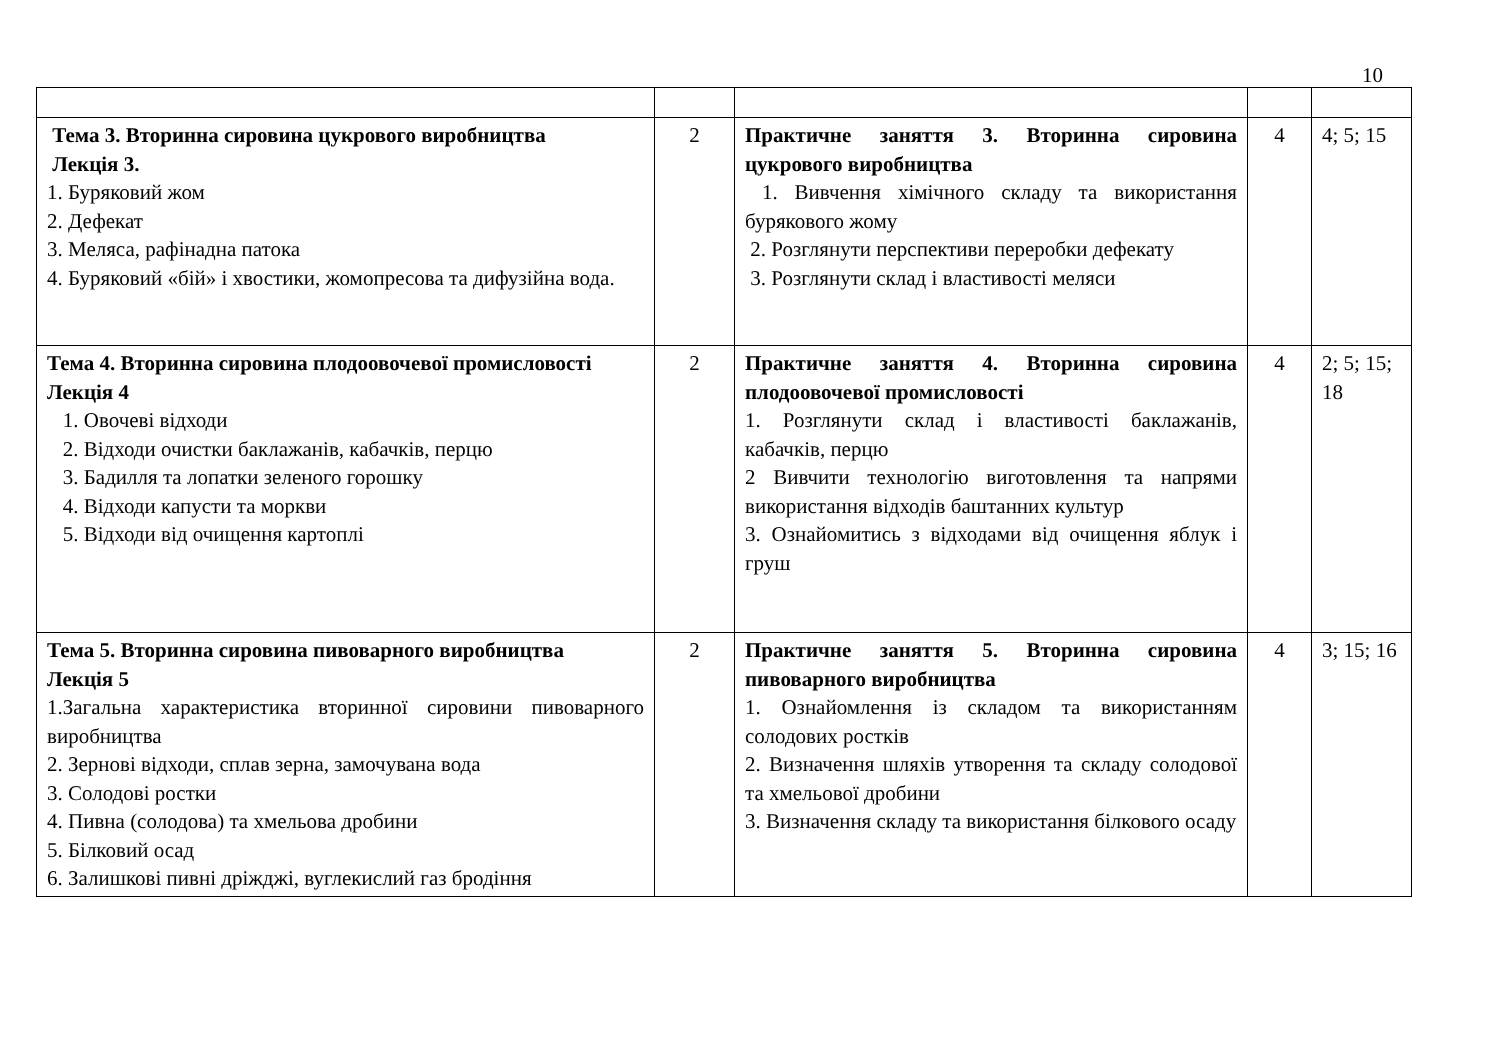10
| Тема 3. Вторинна сировина цукрового виробництва Лекція 3. 1. Буряковий жом 2. Дефекат 3. Меляса, рафінадна патока 4. Буряковий «бій» і хвостики, жомопресова та дифузійна вода. | 2 | Практичне заняття 3. Вторинна сировина цукрового виробництва 1. Вивчення хімічного складу та використання бурякового жому 2. Розглянути перспективи переробки дефекату 3. Розглянути склад і властивості меляси | 4 | 4; 5; 15 |
| Тема 4. Вторинна сировина плодоовочевої промисловості Лекція 4 1. Овочеві відходи 2. Відходи очистки баклажанів, кабачків, перцю 3. Бадилля та лопатки зеленого горошку 4. Відходи капусти та моркви 5. Відходи від очищення картоплі | 2 | Практичне заняття 4. Вторинна сировина плодоовочевої промисловості 1. Розглянути склад і властивості баклажанів, кабачків, перцю 2 Вивчити технологію виготовлення та напрями використання відходів баштанних культур 3. Ознайомитись з відходами від очищення яблук і груш | 4 | 2; 5; 15; 18 |
| Тема 5. Вторинна сировина пивоварного виробництва Лекція 5 1.Загальна характеристика вторинної сировини пивоварного виробництва 2. Зернові відходи, сплав зерна, замочувана вода 3. Солодові ростки 4. Пивна (солодова) та хмельова дробини 5. Білковий осад 6. Залишкові пивні дріжджі, вуглекислий газ бродіння | 2 | Практичне заняття 5. Вторинна сировина пивоварного виробництва 1. Ознайомлення із складом та використанням солодових ростків 2. Визначення шляхів утворення та складу солодової та хмельової дробини 3. Визначення складу та використання білкового осаду | 4 | 3; 15; 16 |